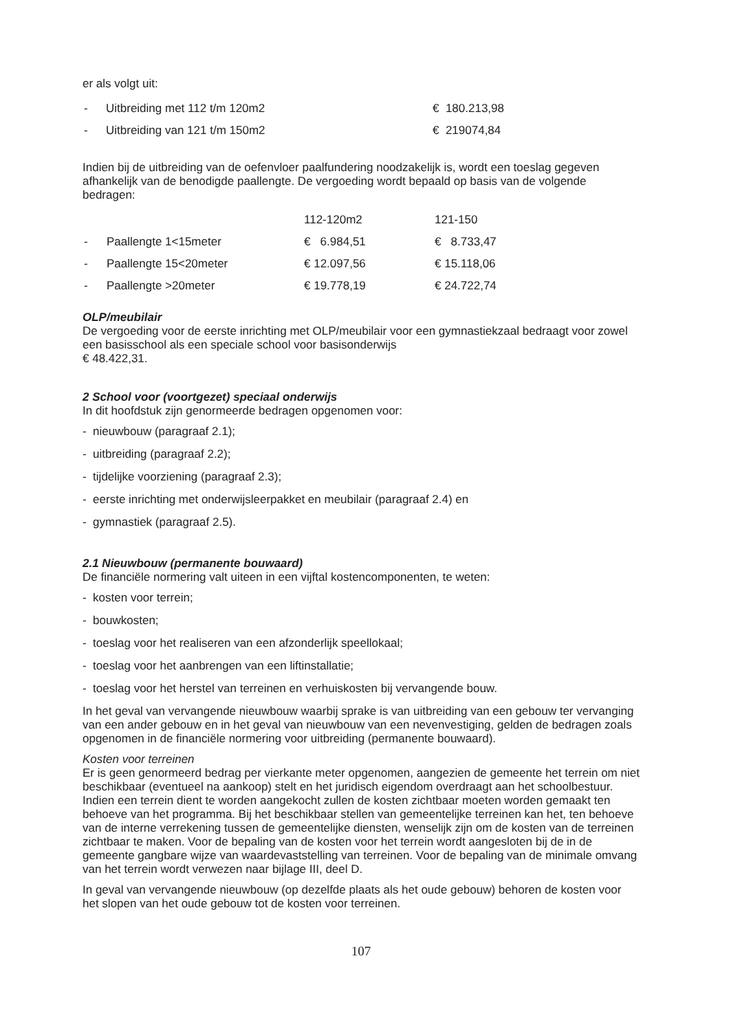er als volgt uit:
| - | Uitbreiding met 112 t/m 120m2 | € 180.213,98 |
| - | Uitbreiding van 121 t/m 150m2 | € 219074,84 |
Indien bij de uitbreiding van de oefenvloer paalfundering noodzakelijk is, wordt een toeslag gegeven afhankelijk van de benodigde paallengte. De vergoeding wordt bepaald op basis van de volgende bedragen:
| | | 112-120m2 | 121-150 |
| - | Paallengte 1<15meter | € 6.984,51 | € 8.733,47 |
| - | Paallengte 15<20meter | € 12.097,56 | € 15.118,06 |
| - | Paallengte >20meter | € 19.778,19 | € 24.722,74 |
OLP/meubilair
De vergoeding voor de eerste inrichting met OLP/meubilair voor een gymnastiekzaal bedraagt voor zowel een basisschool als een speciale school voor basisonderwijs
€ 48.422,31.
2 School voor (voortgezet) speciaal onderwijs
In dit hoofdstuk zijn genormeerde bedragen opgenomen voor:
- nieuwbouw (paragraaf 2.1);
- uitbreiding (paragraaf 2.2);
- tijdelijke voorziening (paragraaf 2.3);
- eerste inrichting met onderwijsleerpakket en meubilair (paragraaf 2.4) en
- gymnastiek (paragraaf 2.5).
2.1 Nieuwbouw (permanente bouwaard)
De financiële normering valt uiteen in een vijftal kostencomponenten, te weten:
- kosten voor terrein;
- bouwkosten;
- toeslag voor het realiseren van een afzonderlijk speellokaal;
- toeslag voor het aanbrengen van een liftinstallatie;
- toeslag voor het herstel van terreinen en verhuiskosten bij vervangende bouw.
In het geval van vervangende nieuwbouw waarbij sprake is van uitbreiding van een gebouw ter vervanging van een ander gebouw en in het geval van nieuwbouw van een nevenvestiging, gelden de bedragen zoals opgenomen in de financiële normering voor uitbreiding (permanente bouwaard).
Kosten voor terreinen
Er is geen genormeerd bedrag per vierkante meter opgenomen, aangezien de gemeente het terrein om niet beschikbaar (eventueel na aankoop) stelt en het juridisch eigendom overdraagt aan het schoolbestuur. Indien een terrein dient te worden aangekocht zullen de kosten zichtbaar moeten worden gemaakt ten behoeve van het programma. Bij het beschikbaar stellen van gemeentelijke terreinen kan het, ten behoeve van de interne verrekening tussen de gemeentelijke diensten, wenselijk zijn om de kosten van de terreinen zichtbaar te maken. Voor de bepaling van de kosten voor het terrein wordt aangesloten bij de in de gemeente gangbare wijze van waardevaststelling van terreinen. Voor de bepaling van de minimale omvang van het terrein wordt verwezen naar bijlage III, deel D.
In geval van vervangende nieuwbouw (op dezelfde plaats als het oude gebouw) behoren de kosten voor het slopen van het oude gebouw tot de kosten voor terreinen.
107